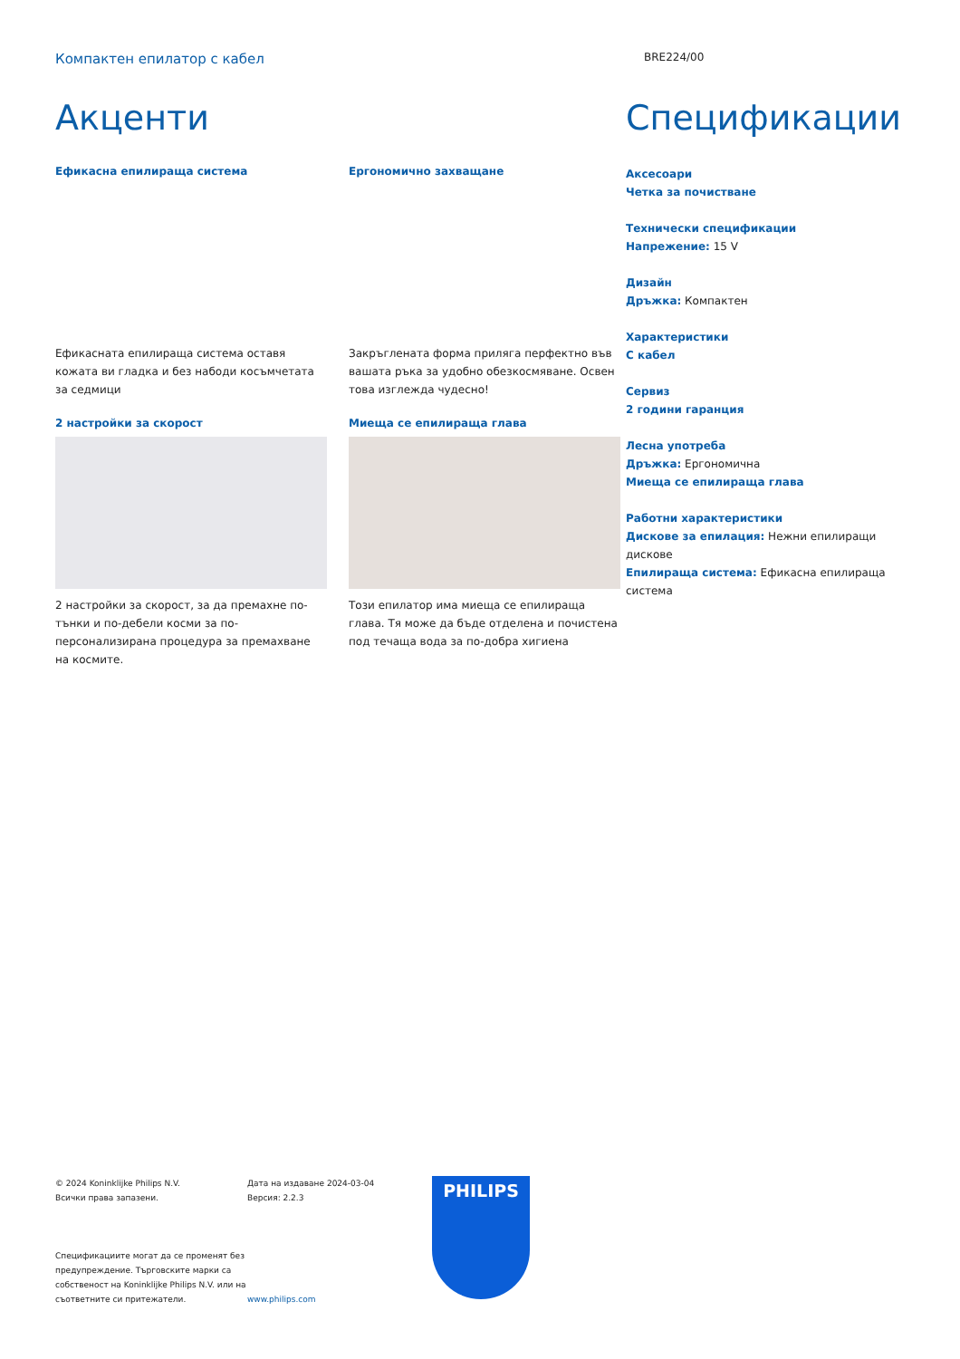Компактен епилатор с кабел
BRE224/00
Акценти
Ефикасна епилираща система
Ефикасната епилираща система оставя кожата ви гладка и без набоди косъмчетата за седмици
2 настройки за скорост
2 настройки за скорост, за да премахне по-тънки и по-дебели косми за по-персонализирана процедура за премахване на космите.
Ергономично захващане
Закръглената форма приляга перфектно във вашата ръка за удобно обезкосмяване. Освен това изглежда чудесно!
Миеща се епилираща глава
Този епилатор има миеща се епилираща глава. Тя може да бъде отделена и почистена под течаща вода за по-добра хигиена
Спецификации
Аксесоари
Четка за почистване
Технически спецификации
Напрежение: 15 V
Дизайн
Дръжка: Компактен
Характеристики
С кабел
Сервиз
2 години гаранция
Лесна употреба
Дръжка: Ергономична
Миеща се епилираща глава
Работни характеристики
Дискове за епилация: Нежни епилиращи дискове
Епилираща система: Ефикасна епилираща система
© 2024 Koninklijke Philips N.V.
Всички права запазени.
Спецификациите могат да се променят без предупреждение. Търговските марки са собственост на Koninklijke Philips N.V. или на съответните си притежатели.
Дата на издаване 2024-03-04
Версия: 2.2.3
www.philips.com
PHILIPS